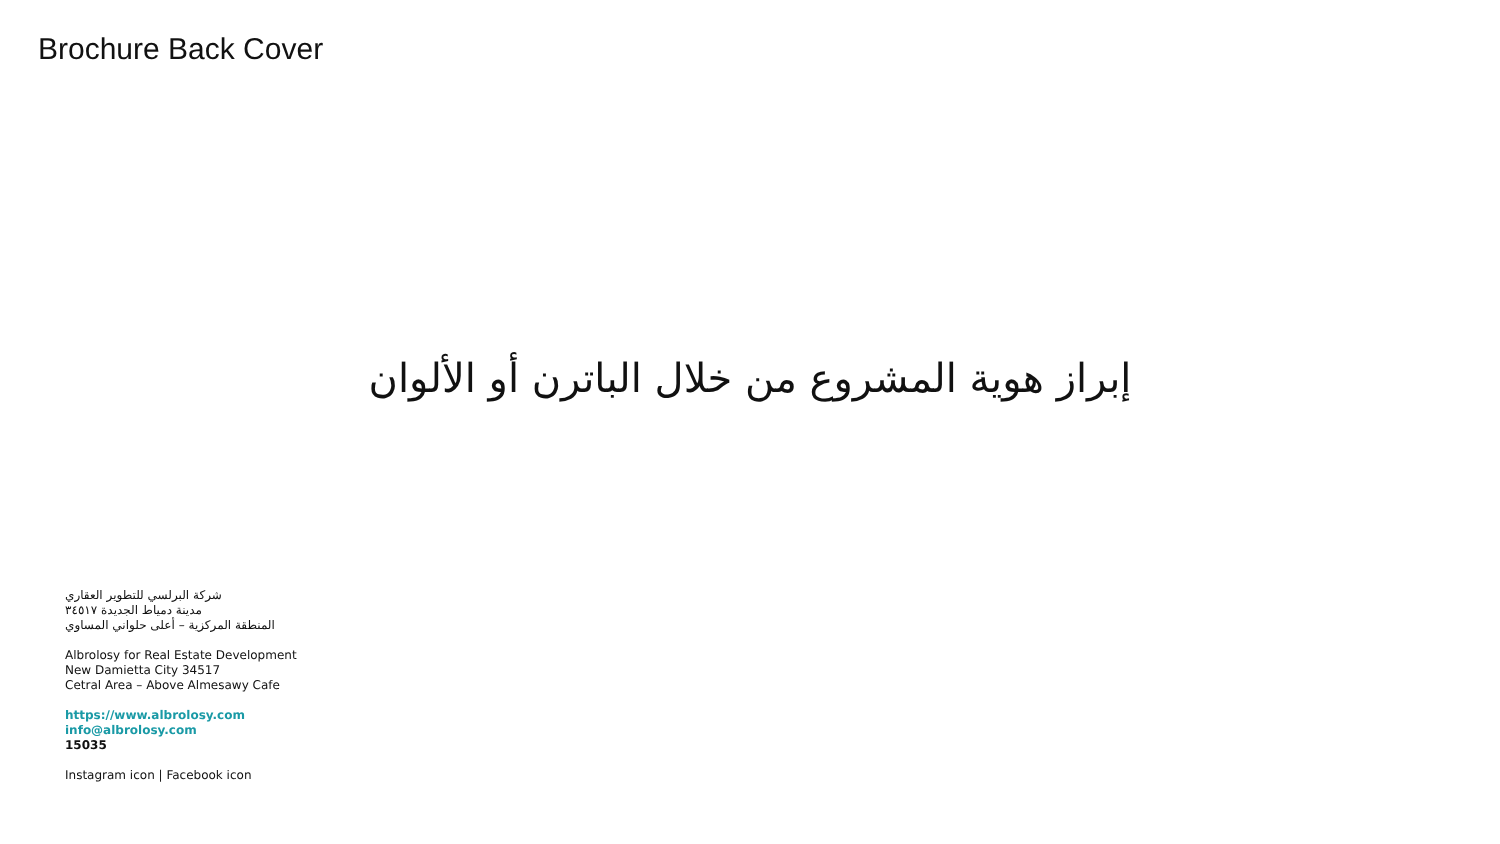Brochure Back Cover
إبراز هوية المشروع من خلال الباترن أو الألوان
شركة البرلسي للتطوير العقاري
مدينة دمياط الجديدة ٣٤٥١٧
المنطقة المركزية – أعلى حلواني المساوي
Albrolosy for Real Estate Development
New Damietta City 34517
Cetral Area – Above Almesawy Cafe
https://www.albrolosy.com
info@albrolosy.com
15035
Instagram icon | Facebook icon